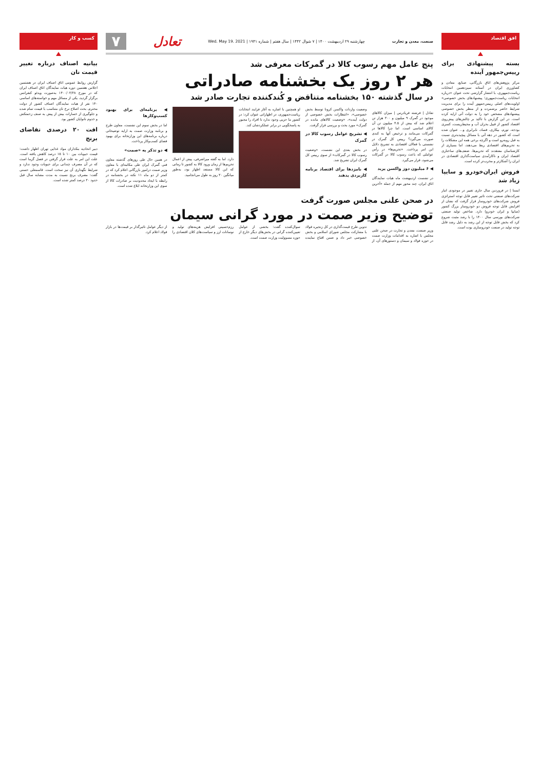افق اقتصاد
بسته پیشنهادی برای رییس‌جمهور آینده
مرکز پژوهش‌های اتاق بازرگانی، صنایع، معادن و کشاورزی ایران در آستانه سیزدهمین انتخابات ریاست‌جمهوری، با انتشار گزارشی تحت عنوان «درباره انتخابات ریاست‌جمهوری؛ پیشنهادهای بخش خصوصی» اولویت‌های اصلی رییس‌جمهور آینده را برای مدیریت شرایط حاضر برشمرده و از منظر بخش خصوصی پیشنهادهای مشخص خود را به دولت آتی ارایه کرده است. در این گزارش با تاکید بر چالش‌های پیش‌روی اقتصاد کشور از قبیل بحران آب و محیط‌زیست، کسری بودجه، تورم، بیکاری، فساد، نابرابری و... عنوان شده است که کشور در دهه آتی با مسائل پیچیده‌تری نسبت به قبل روبه‌رو است و اگرچه برخی همه این مشکلات را به تحریم‌های اقتصادی ربط می‌دهند، اما بسیاری از کارشناسان معتقدند که تحریم‌ها، ضعف‌های ساختاری اقتصاد ایران و ناکارآمدی سیاست‌گذاری اقتصادی در ایران را آشکارتر و مخرب‌تر کرده است.
فروش ایران‌خودرو و سایپا زیاد شد
ایسنا | در فروردین سال جاری تغییر در موجودی انبار شرکت‌های صنعتی تحت تاثیر تغییر قابل توجه استراتژی فروش شرکت‌های خودروساز قرار گرفت که نشان از افزایش قابل توجه فروش دو خودروساز بزرگ کشور (سایپا و ایران خودرو) دارد. شاخص تولید صنعتی شرکت‌های بورسی سال ۱۴۰۰ را با رشد مثبت شروع کرد که بخش قابل توجه از این رشد به دلیل رشد قابل توجه تولید در صنعت خودروسازی بوده است.
صنعت، معدن و تجارت
چهارشنبه ۲۹ اردیبهشت ۱۴۰۰ | ۷ شوال ۱۴۴۲ | سال هفتم | شماره ۱۹۴۱ | Wed. May 19. 2021
تعادل
۷
پنج عامل مهم رسوب کالا در گمرکات معرفی شد
هر ۲ روز یک بخشنامه صادراتی
در سال گذشته ۱۵۰ بخشنامه متناقض و کُندکننده تجارت صادر شد
تعادل | فرشته فریادرس | میزان کالاهای موجود در گمرک ۹ میلیون و ۲۰۰ هزار تن اعلام شد که بیش از ۴.۵ میلیون تن آن کالای اساسی است. اما چرا کالاها در گمرکات می‌مانند و ترخیص آنها به کندی صورت می‌گیرد؟ رییس کل گمرک در نشستی با فعالان اقتصادی به تشریح دلایل این امر پرداخت. «تحریم‌ها» در رأس عواملی که باعث رسوب کالا در گمرکات می‌شود، قرار می‌گیرد.
◀ ۶ میلیون دوز واکسن پرید
در نشست اردیبهشت ماه هیات نمایندگان اتاق ایران، چند محور مهم از جمله «آخرین وضعیت واردات واکسن کرونا توسط بخش خصوصی»، «انتظارات بخش خصوصی از دولت آینده»، «وضعیت کالاهای مانده در گمرک» مورد بحث و بررسی قرار گرفت.
◀ تشریح عوامل رسوب کالا در گمرک
در بخش بعدی این نشست، «وضعیت رسوب کالا در گمرکات» از سوی رییس کل گمرک ایران تشریح شد.
◀ نامزدها برای اقتصاد برنامه کاربردی بدهند
او همچنین با اشاره به آغاز فرایند انتخابات ریاست‌جمهوری، در اظهاراتی عنوان کرد: در کشور ما حزبی وجود ندارد تا افراد را مجبور به پاسخگویی در برابر عملکردشان کند.
دارد. اما به گفته میراشرفی، پیش از اعمال تحریم‌ها از زمان ورود کالا به کشور تا زمانی که این کالا مستعد اظهار بود، به‌طور میانگین ۲۰ روز به طول می‌انجامید.
◀ برنامه‌ای برای بهبود کسب‌وکارها
اما در بخش سوم این نشست، معاون طرح و برنامه وزارت صمت به ارایه توضیحاتی درباره برنامه‌های این وزارتخانه برای بهبود فضای کسب‌وکار پرداخت.
◀ دو تذکر به «صمت»
در همین حال طی روزهای گذشته معاون فنی گمرک ایران طی مکاتبه‌ای با معاون وزیر صمت درامور بازرگانی اعلام کرد که در کمتر از دو ماه ۱۱ نکته در بخشنامه در رابطه با ایجاد محدودیت بر صادرات کالا از سوی این وزارتخانه ابلاغ شده است.
در صحن علنی مجلس صورت گرفت
توضیح وزیر صمت در مورد گرانی سیمان
وزیر صنعت، معدن و تجارت در صحن علنی مجلس با اشاره به اقدامات وزارت صمت در حوزه فولاد و سیمان و دستورهای آن، از تدوین طرح قیمت‌گذاری در کل زنجیره فولاد با مشارکت مجلس شورای اسلامی و بخش خصوصی خبر داد و ضمن اقناع نماینده سوال‌کننده گفت: بخشی از عوامل تعیین‌کننده گرانی در بخش‌های دیگر خارج از حوزه مسوولیت وزارت صمت است.
رزم‌حسینی افزایش هزینه‌های تولید و نوسانات ارز و سیاست‌های کلان اقتصادی را از دیگر عوامل تاثیرگذار بر قیمت‌ها در بازار فولاد اعلام کرد.
کسب و کار
بیانیه اصناف درباره تغییر قیمت نان
گزارش روابط عمومی اتاق اصناف ایران در هشتمین اجلاس هفتمین دوره هیات نمایندگان اتاق اصناف ایران که در مورخ ۱۴۰۰/۰۲/۲۸ به‌صورت ویدئو کنفرانس برگزار گردید، یکی از مسائل مهم و خواسته‌های اساسی ۱۴۰ نفر از هیات نمایندگان اصناف کشور از دولت محترم، بحث اصلاح نرخ نان متناسب با قیمت تمام شده و جلوگیری از خسارات بیش از پیش به صنف زحمتکش و خدوم نانوایان کشور بود.
افت ۲۰ درصدی تقاضای برنج
دبیر اتحادیه بنکداران مواد غذایی تهران اظهار داشت: قیمت حبوبات بین ۱۰ تا ۱۵ درصد کاهش یافته است. علت این امر به علت قرار گرفتن در فصل گرما است که در آن مصرف چندانی برای حبوبات وجود ندارد و شرایط نگهداری آن نیز سخت است. قاسمعلی حسنی گفت: مصرف برنج نسبت به مدت مشابه سال قبل حدود ۲۰ درصد کمتر شده است.